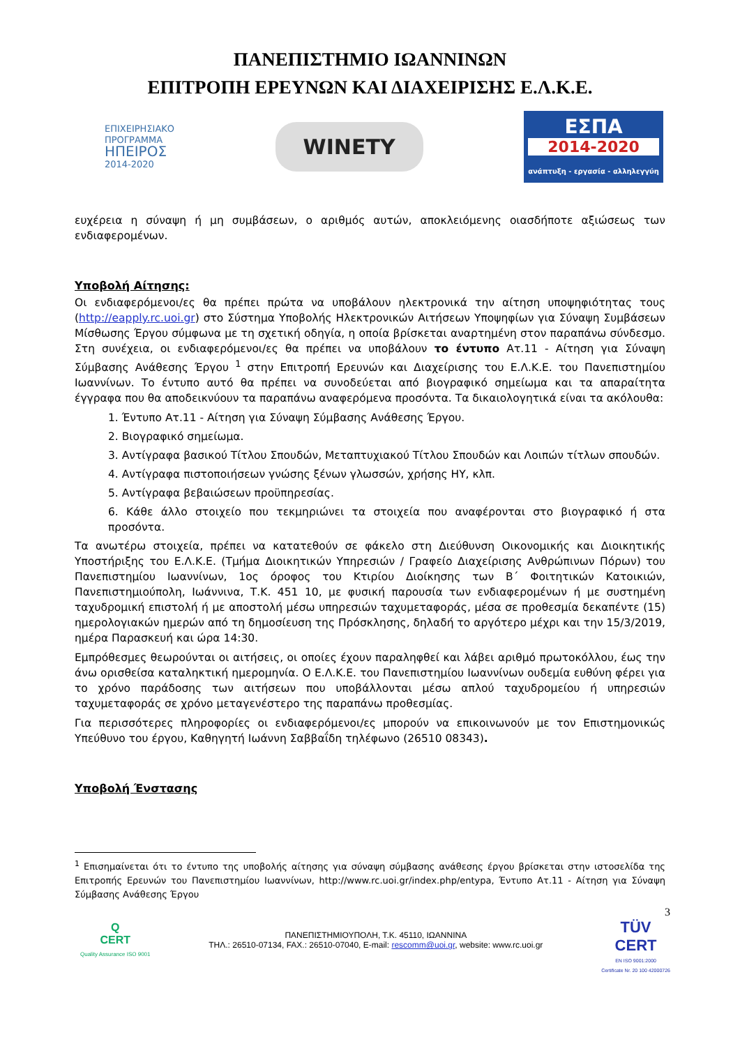ΠΑΝΕΠΙΣΤΗΜΙΟ ΙΩΑΝΝΙΝΩΝ
ΕΠΙΤΡΟΠΗ ΕΡΕΥΝΩΝ ΚΑΙ ΔΙΑΧΕΙΡΙΣΗΣ Ε.Λ.Κ.Ε.
ΕΠΙΧΕΙΡΗΣΙΑΚΟ
ΠΡΟΓΡΑΜΜΑ
ΗΠΕΙΡΟΣ
2014-2020
WINETY
ΕΣΠΑ
2014-2020
ανάπτυξη - εργασία - αλληλεγγύη
ευχέρεια η σύναψη ή μη συμβάσεων, ο αριθμός αυτών, αποκλειόμενης οιασδήποτε αξιώσεως των ενδιαφερομένων.
Υποβολή Αίτησης:
Οι ενδιαφερόμενοι/ες θα πρέπει πρώτα να υποβάλουν ηλεκτρονικά την αίτηση υποψηφιότητας τους (http://eapply.rc.uoi.gr) στο Σύστημα Υποβολής Ηλεκτρονικών Αιτήσεων Υποψηφίων για Σύναψη Συμβάσεων Μίσθωσης Έργου σύμφωνα με τη σχετική οδηγία, η οποία βρίσκεται αναρτημένη στον παραπάνω σύνδεσμο. Στη συνέχεια, οι ενδιαφερόμενοι/ες θα πρέπει να υποβάλουν το έντυπο Ατ.11 - Αίτηση για Σύναψη Σύμβασης Ανάθεσης Έργου <sup>1</sup> στην Επιτροπή Ερευνών και Διαχείρισης του Ε.Λ.Κ.Ε. του Πανεπιστημίου Ιωαννίνων. Το έντυπο αυτό θα πρέπει να συνοδεύεται από βιογραφικό σημείωμα και τα απαραίτητα έγγραφα που θα αποδεικνύουν τα παραπάνω αναφερόμενα προσόντα. Τα δικαιολογητικά είναι τα ακόλουθα:
1. Έντυπο Ατ.11 - Αίτηση για Σύναψη Σύμβασης Ανάθεσης Έργου.
2. Βιογραφικό σημείωμα.
3. Αντίγραφα βασικού Τίτλου Σπουδών, Μεταπτυχιακού Τίτλου Σπουδών και Λοιπών τίτλων σπουδών.
4. Αντίγραφα πιστοποιήσεων γνώσης ξένων γλωσσών, χρήσης ΗΥ, κλπ.
5. Αντίγραφα βεβαιώσεων προϋπηρεσίας.
6. Κάθε άλλο στοιχείο που τεκμηριώνει τα στοιχεία που αναφέρονται στο βιογραφικό ή στα προσόντα.
Τα ανωτέρω στοιχεία, πρέπει να κατατεθούν σε φάκελο στη Διεύθυνση Οικονομικής και Διοικητικής Υποστήριξης του Ε.Λ.Κ.Ε. (Τμήμα Διοικητικών Υπηρεσιών / Γραφείο Διαχείρισης Ανθρώπινων Πόρων) του Πανεπιστημίου Ιωαννίνων, 1ος όροφος του Κτιρίου Διοίκησης των Β΄ Φοιτητικών Κατοικιών, Πανεπιστημιούπολη, Ιωάννινα, Τ.Κ. 451 10, με φυσική παρουσία των ενδιαφερομένων ή με συστημένη ταχυδρομική επιστολή ή με αποστολή μέσω υπηρεσιών ταχυμεταφοράς, μέσα σε προθεσμία δεκαπέντε (15) ημερολογιακών ημερών από τη δημοσίευση της Πρόσκλησης, δηλαδή το αργότερο μέχρι και την 15/3/2019, ημέρα Παρασκευή και ώρα 14:30.
Εμπρόθεσμες θεωρούνται οι αιτήσεις, οι οποίες έχουν παραληφθεί και λάβει αριθμό πρωτοκόλλου, έως την άνω ορισθείσα καταληκτική ημερομηνία. Ο Ε.Λ.Κ.Ε. του Πανεπιστημίου Ιωαννίνων ουδεμία ευθύνη φέρει για το χρόνο παράδοσης των αιτήσεων που υποβάλλονται μέσω απλού ταχυδρομείου ή υπηρεσιών ταχυμεταφοράς σε χρόνο μεταγενέστερο της παραπάνω προθεσμίας.
Για περισσότερες πληροφορίες οι ενδιαφερόμενοι/ες μπορούν να επικοινωνούν με τον Επιστημονικώς Υπεύθυνο του έργου, Καθηγητή Ιωάννη Σαββαΐδη τηλέφωνο (26510 08343).
Υποβολή Ένστασης
<sup>1</sup> Επισημαίνεται ότι το έντυπο της υποβολής αίτησης για σύναψη σύμβασης ανάθεσης έργου βρίσκεται στην ιστοσελίδα της Επιτροπής Ερευνών του Πανεπιστημίου Ιωαννίνων, http://www.rc.uoi.gr/index.php/entypa, Έντυπο Ατ.11 - Αίτηση για Σύναψη Σύμβασης Ανάθεσης Έργου
Q
CERT
Quality Assurance ISO 9001
ΠΑΝΕΠΙΣΤΗΜΙΟΥΠΟΛΗ, Τ.Κ. 45110, ΙΩΑΝΝΙΝΑ
ΤΗΛ.: 26510-07134, FAX.: 26510-07040, E-mail: rescomm@uoi.gr, website: www.rc.uoi.gr
3
TÜV
CERT
EN ISO 9001:2000
Certificate Nr. 20 100 42000726